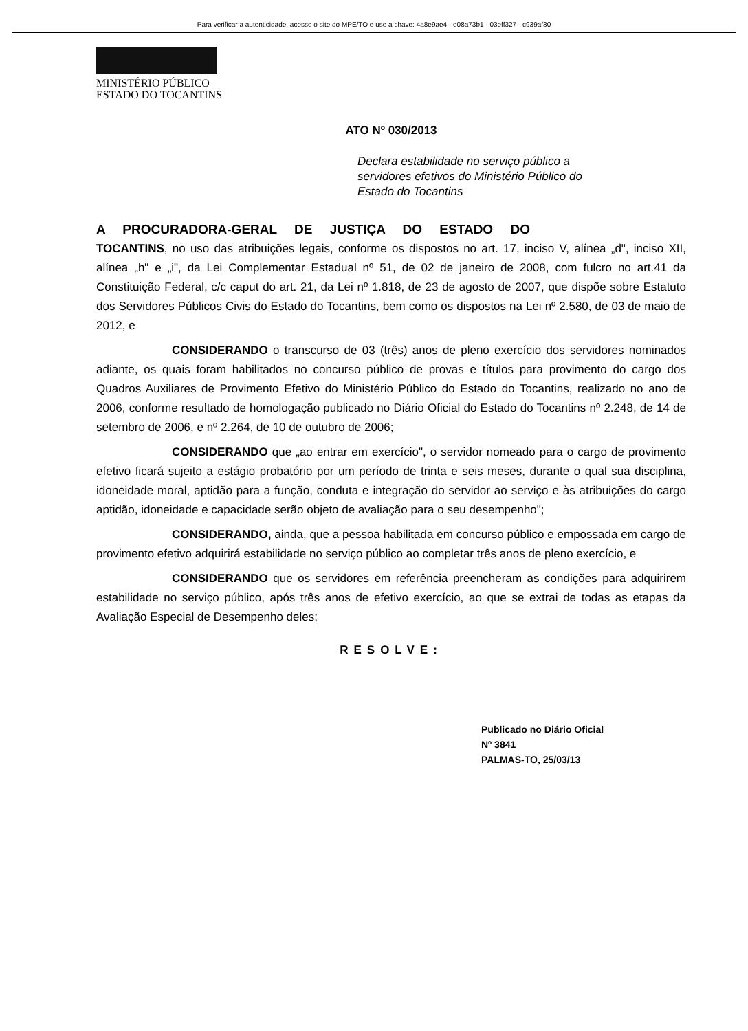Para verificar a autenticidade, acesse o site do MPE/TO e use a chave: 4a8e9ae4 - e08a73b1 - 03eff327 - c939af30
MINISTÉRIO PÚBLICO
ESTADO DO TOCANTINS
ATO Nº 030/2013
Declara estabilidade no serviço público a servidores efetivos do Ministério Público do Estado do Tocantins
A PROCURADORA-GERAL DE JUSTIÇA DO ESTADO DO
TOCANTINS, no uso das atribuições legais, conforme os dispostos no art. 17, inciso V, alínea „d", inciso XII, alínea „h" e „i", da Lei Complementar Estadual nº 51, de 02 de janeiro de 2008, com fulcro no art.41 da Constituição Federal, c/c caput do art. 21, da Lei nº 1.818, de 23 de agosto de 2007, que dispõe sobre Estatuto dos Servidores Públicos Civis do Estado do Tocantins, bem como os dispostos na Lei nº 2.580, de 03 de maio de 2012, e
CONSIDERANDO o transcurso de 03 (três) anos de pleno exercício dos servidores nominados adiante, os quais foram habilitados no concurso público de provas e títulos para provimento do cargo dos Quadros Auxiliares de Provimento Efetivo do Ministério Público do Estado do Tocantins, realizado no ano de 2006, conforme resultado de homologação publicado no Diário Oficial do Estado do Tocantins nº 2.248, de 14 de setembro de 2006, e nº 2.264, de 10 de outubro de 2006;
CONSIDERANDO que „ao entrar em exercício", o servidor nomeado para o cargo de provimento efetivo ficará sujeito a estágio probatório por um período de trinta e seis meses, durante o qual sua disciplina, idoneidade moral, aptidão para a função, conduta e integração do servidor ao serviço e às atribuições do cargo aptidão, idoneidade e capacidade serão objeto de avaliação para o seu desempenho";
CONSIDERANDO, ainda, que a pessoa habilitada em concurso público e empossada em cargo de provimento efetivo adquirirá estabilidade no serviço público ao completar três anos de pleno exercício, e
CONSIDERANDO que os servidores em referência preencheram as condições para adquirirem estabilidade no serviço público, após três anos de efetivo exercício, ao que se extrai de todas as etapas da Avaliação Especial de Desempenho deles;
RESOLVE:
Publicado no Diário Oficial
Nº 3841
PALMAS-TO, 25/03/13